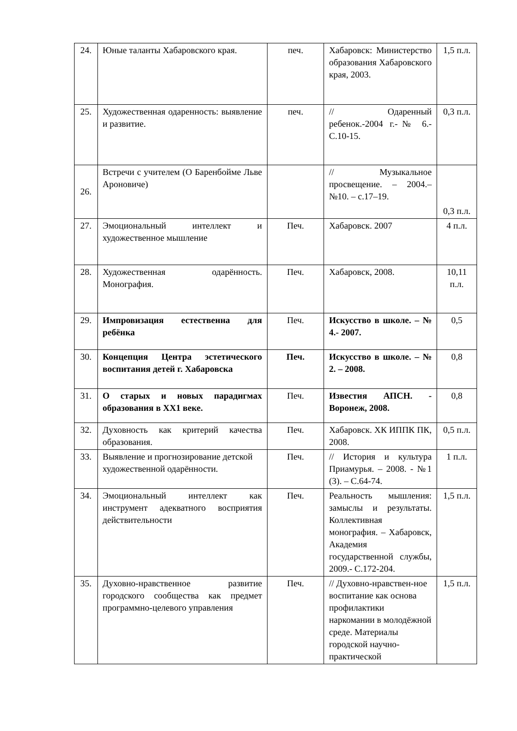| 24. | Юные таланты Хабаровского края. | печ. | Хабаровск: Министерство образования Хабаровского края, 2003. | 1,5 п.л. |
| 25. | Художественная одаренность: выявление и развитие. | печ. | // Одаренный ребенок.-2004 г.-№ 6.- С.10-15. | 0,3 п.л. |
| 26. | Встречи с учителем (О Баренбойме Льве Ароновиче) | | // Музыкальное просвещение. – 2004.– №10. – с.17–19. | 0,3 п.л. |
| 27. | Эмоциональный интеллект и художественное мышление | Печ. | Хабаровск. 2007 | 4 п.л. |
| 28. | Художественная одарённость. Монография. | Печ. | Хабаровск, 2008. | 10,11 п.л. |
| 29. | Импровизация естественна для ребёнка | Печ. | Искусство в школе. – № 4.- 2007. | 0,5 |
| 30. | Концепция Центра эстетического воспитания детей г. Хабаровска | Печ. | Искусство в школе. – № 2. – 2008. | 0,8 |
| 31. | О старых и новых парадигмах образования в ХХ1 веке. | Печ. | Известия АПСН. - Воронеж, 2008. | 0,8 |
| 32. | Духовность как критерий качества образования. | Печ. | Хабаровск. ХК ИППК ПК, 2008. | 0,5 п.л. |
| 33. | Выявление и прогнозирование детской художественной одарённости. | Печ. | // История и культура Приамурья. – 2008. - №1 (3). – С.64-74. | 1 п.л. |
| 34. | Эмоциональный интеллект как инструмент адекватного восприятия действительности | Печ. | Реальность мышления: замыслы и результаты. Коллективная монография. – Хабаровск, Академия государственной службы, 2009.- С.172-204. | 1,5 п.л. |
| 35. | Духовно-нравственное развитие городского сообщества как предмет программно-целевого управления | Печ. | // Духовно-нравствен-ное воспитание как основа профилактики наркомании в молодёжной среде. Материалы городской научно-практической | 1,5 п.л. |